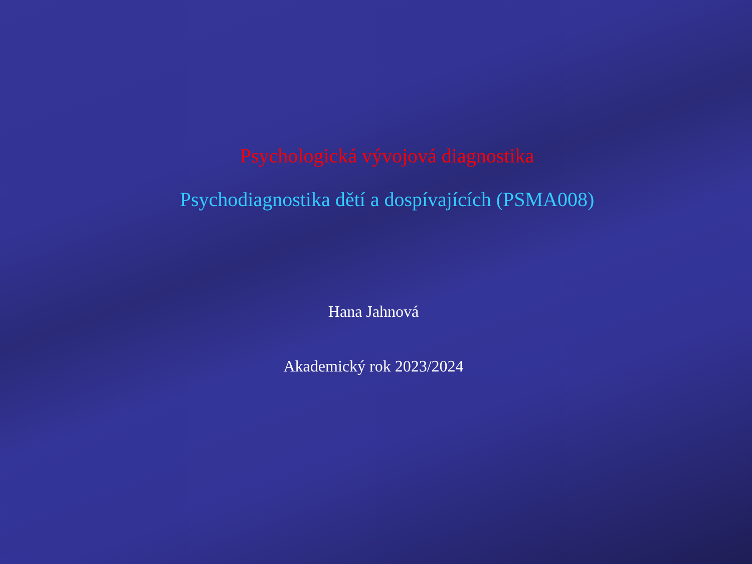Psychologická vývojová diagnostika
Psychodiagnostika dětí a dospívajících (PSMA008)
Hana Jahnová
Akademický rok 2023/2024